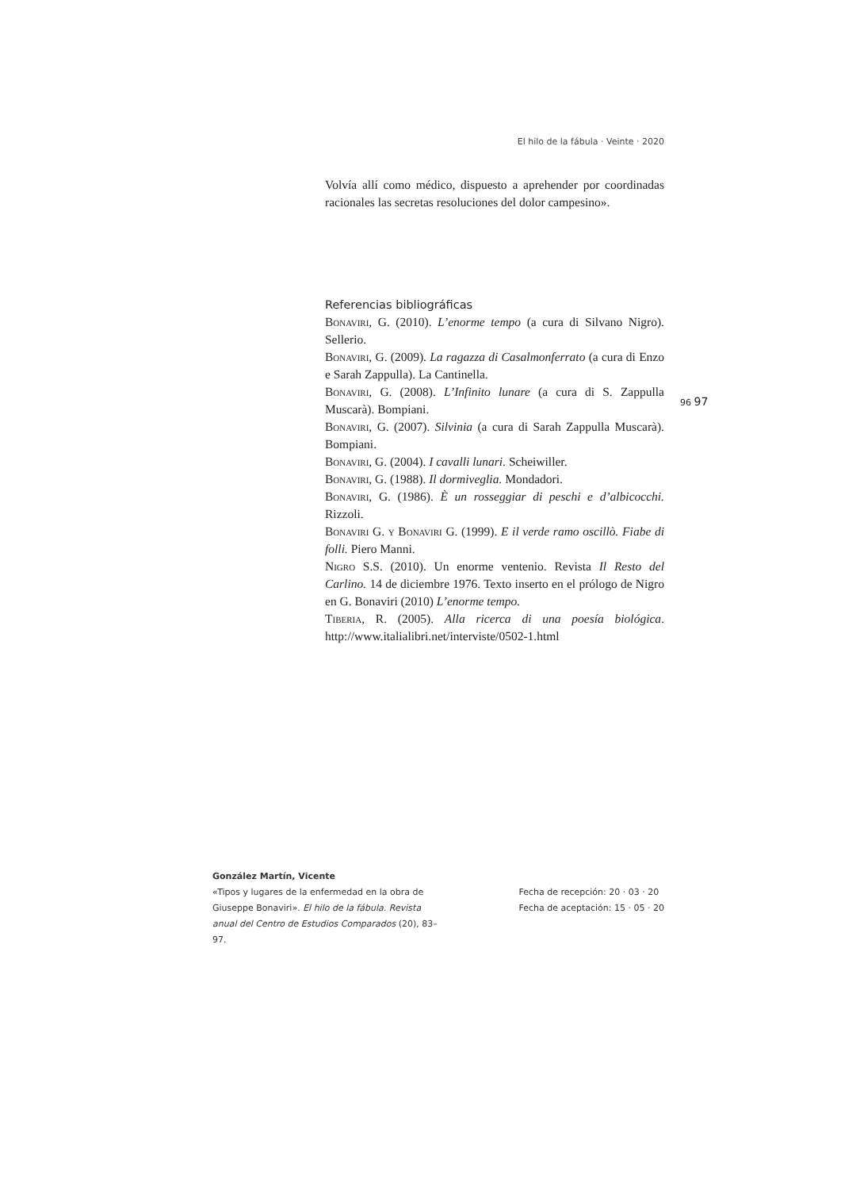El hilo de la fábula · Veinte · 2020
Volvía allí como médico, dispuesto a aprehender por coordinadas racionales las secretas resoluciones del dolor campesino».
Referencias bibliográficas
Bonaviri, G. (2010). L’enorme tempo (a cura di Silvano Nigro). Sellerio.
Bonaviri, G. (2009). La ragazza di Casalmonferrato (a cura di Enzo e Sarah Zappulla). La Cantinella.
Bonaviri, G. (2008). L’Infinito lunare (a cura di S. Zappulla Muscarà). Bompiani.
Bonaviri, G. (2007). Silvinia (a cura di Sarah Zappulla Muscarà). Bompiani.
Bonaviri, G. (2004). I cavalli lunari. Scheiwiller.
Bonaviri, G. (1988). Il dormiveglia. Mondadori.
Bonaviri, G. (1986). È un rosseggiar di peschi e d’albicocchi. Rizzoli.
Bonaviri G. y Bonaviri G. (1999). E il verde ramo oscillò. Fiabe di folli. Piero Manni.
Nigro S.S. (2010). Un enorme ventenio. Revista Il Resto del Carlino. 14 de diciembre 1976. Texto inserto en el prólogo de Nigro en G. Bonaviri (2010) L’enorme tempo.
Tiberia, R. (2005). Alla ricerca di una poesía biológica. http://www.italialibri.net/interviste/0502-1.html
96 97
González Martín, Vicente
«Tipos y lugares de la enfermedad en la obra de Giuseppe Bonaviri». El hilo de la fábula. Revista anual del Centro de Estudios Comparados (20), 83–97.
Fecha de recepción: 20 · 03 · 20
Fecha de aceptación: 15 · 05 · 20